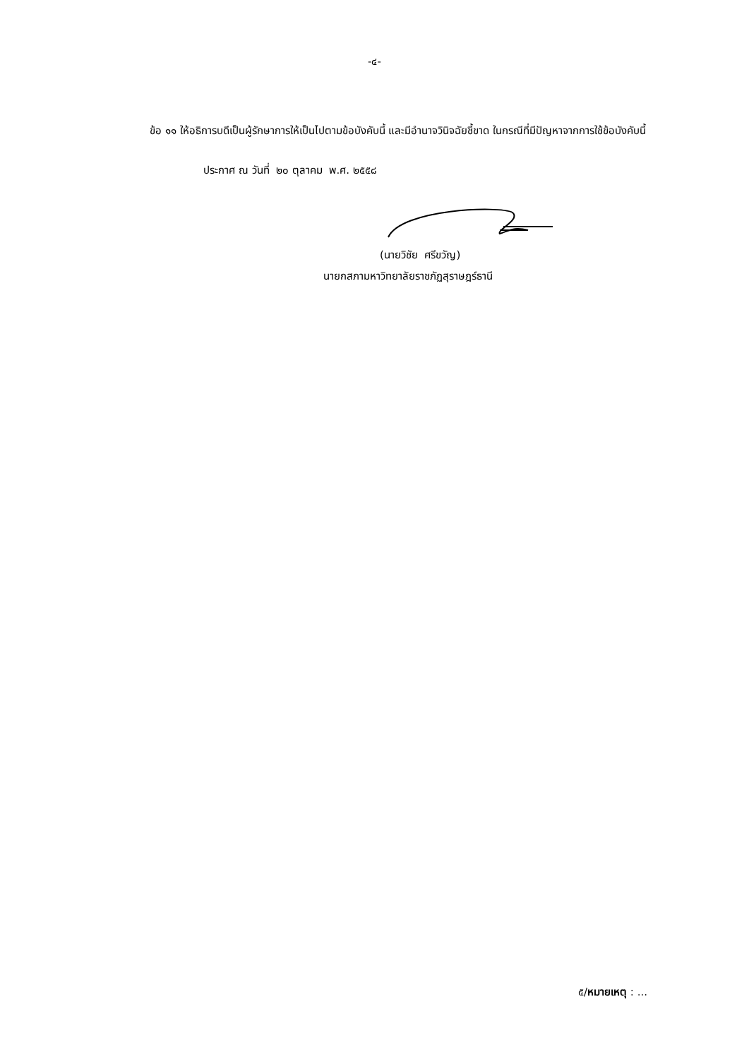-๔-
ข้อ ๑๑ ให้อธิการบดีเป็นผู้รักษาการให้เป็นไปตามข้อบังคับนี้ และมีอำนาจวินิจฉัยชี้ขาด ในกรณีที่มีปัญหาจากการใช้ข้อบังคับนี้
ประกาศ ณ วันที่ ๒๐ ตุลาคม พ.ศ. ๒๕๕๘
(นายวิชัย ศรีขวัญ)
นายกสภามหาวิทยาลัยราชภัฏสุราษฎร์ธานี
๕/หมายเหตุ : ...